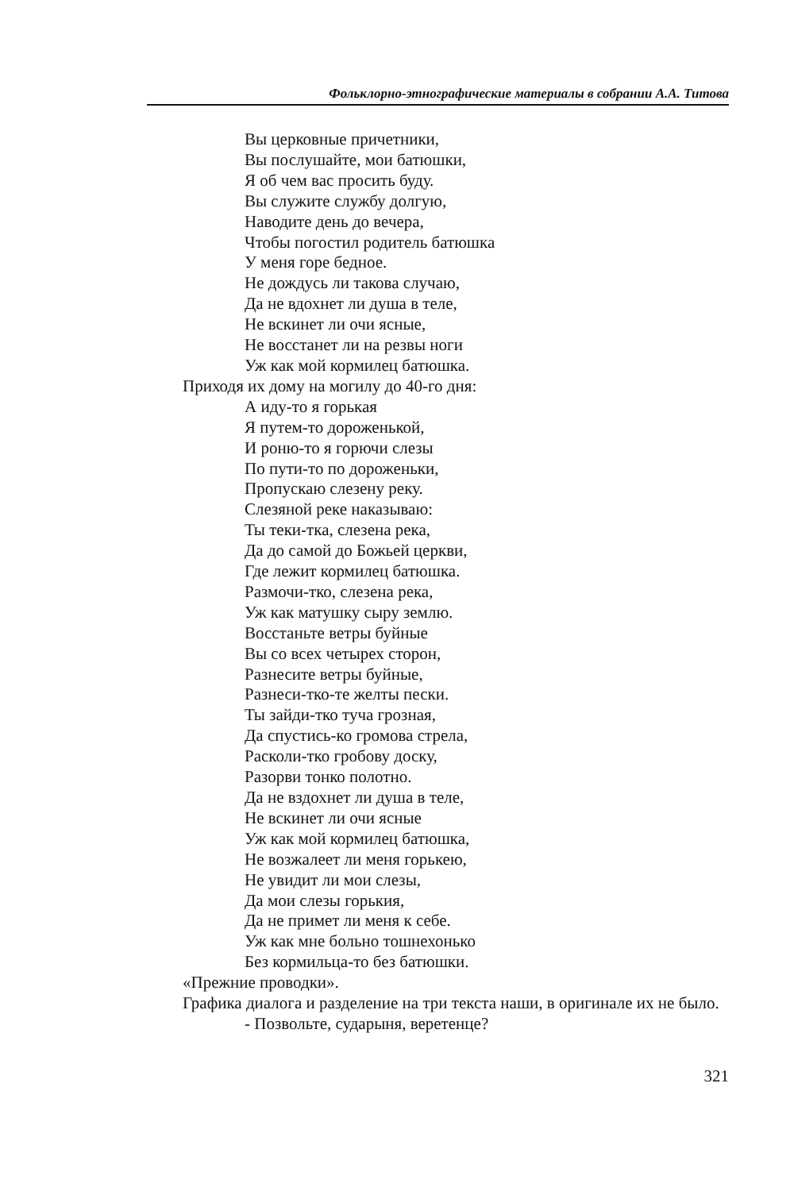Фольклорно-этнографические материалы в собрании А.А. Титова
Вы церковные причетники,
Вы послушайте, мои батюшки,
Я об чем вас просить буду.
Вы служите службу долгую,
Наводите день до вечера,
Чтобы погостил родитель батюшка
У меня горе бедное.
Не дождусь ли такова случаю,
Да не вдохнет ли душа в теле,
Не вскинет ли очи ясные,
Не восстанет ли на резвы ноги
Уж как мой кормилец батюшка.
Приходя их дому на могилу до 40-го дня:
А иду-то я горькая
Я путем-то дороженькой,
И роню-то я горючи слезы
По пути-то по дороженьки,
Пропускаю слезену реку.
Слезяной реке наказываю:
Ты теки-тка, слезена река,
Да до самой до Божьей церкви,
Где лежит кормилец батюшка.
Размочи-тко, слезена река,
Уж как матушку сыру землю.
Восстаньте ветры буйные
Вы со всех четырех сторон,
Разнесите ветры буйные,
Разнеси-тко-те желты пески.
Ты зайди-тко туча грозная,
Да спустись-ко громова стрела,
Расколи-тко гробову доску,
Разорви тонко полотно.
Да не вздохнет ли душа в теле,
Не вскинет ли очи ясные
Уж как мой кормилец батюшка,
Не возжалеет ли меня горькею,
Не увидит ли мои слезы,
Да мои слезы горькия,
Да не примет ли меня к себе.
Уж как мне больно тошнехонько
Без кормильца-то без батюшки.
«Прежние проводки».
Графика диалога и разделение на три текста наши, в оригинале их не было.
- Позвольте, сударыня, веретенце?
321